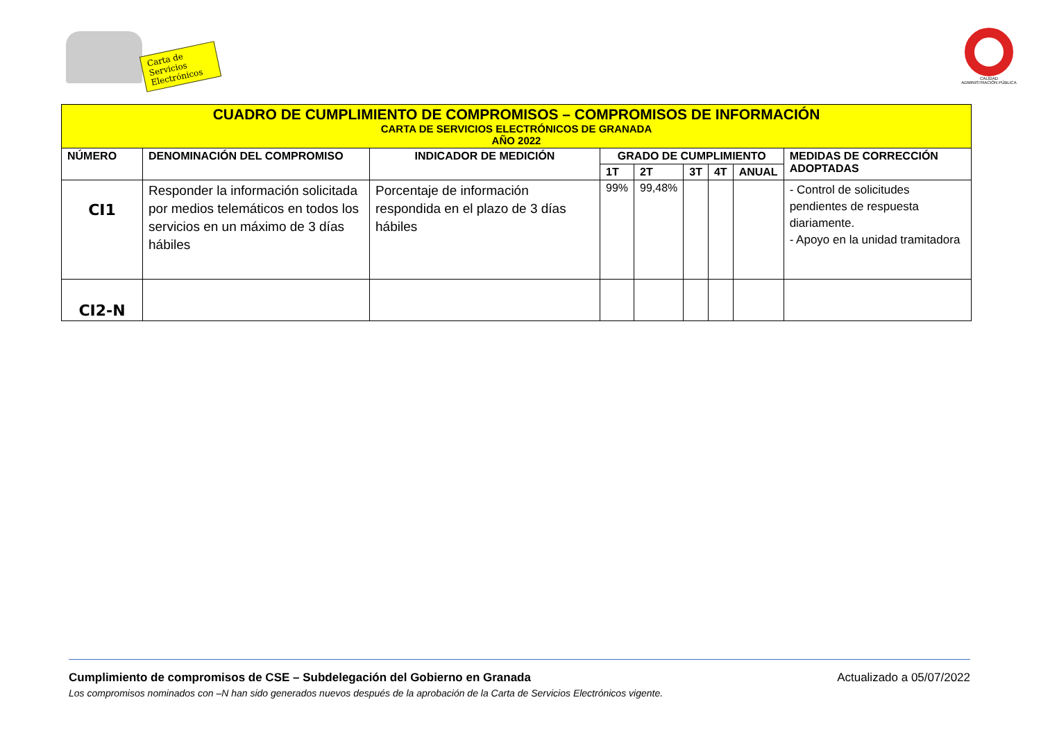Carta de Servicios
Electrónicos
CALIDAD
ADMINISTRACIÓN PÚBLICA
| CUADRO DE CUMPLIMIENTO DE COMPROMISOS – COMPROMISOS DE INFORMACIÓN CARTA DE SERVICIOS ELECTRÓNICOS DE GRANADA AÑO 2022 | | | | | | | | |
| --- | --- | --- | --- | --- | --- | --- | --- | --- |
| NÚMERO | DENOMINACIÓN DEL COMPROMISO | INDICADOR DE MEDICIÓN | GRADO DE CUMPLIMIENTO | | | | | MEDIDAS DE CORRECCIÓN ADOPTADAS |
| | | | 1T | 2T | 3T | 4T | ANUAL | |
| CI1 | Responder la información solicitada por medios telemáticos en todos los servicios en un máximo de 3 días hábiles | Porcentaje de información respondida en el plazo de 3 días hábiles | 99% | 99,48% | | | | - Control de solicitudes pendientes de respuesta diariamente. - Apoyo en la unidad tramitadora |
| CI2-N | | | | | | | | |
Cumplimiento de compromisos de CSE – Subdelegación del Gobierno en Granada Actualizado a 05/07/2022
Los compromisos nominados con –N han sido generados nuevos después de la aprobación de la Carta de Servicios Electrónicos vigente.